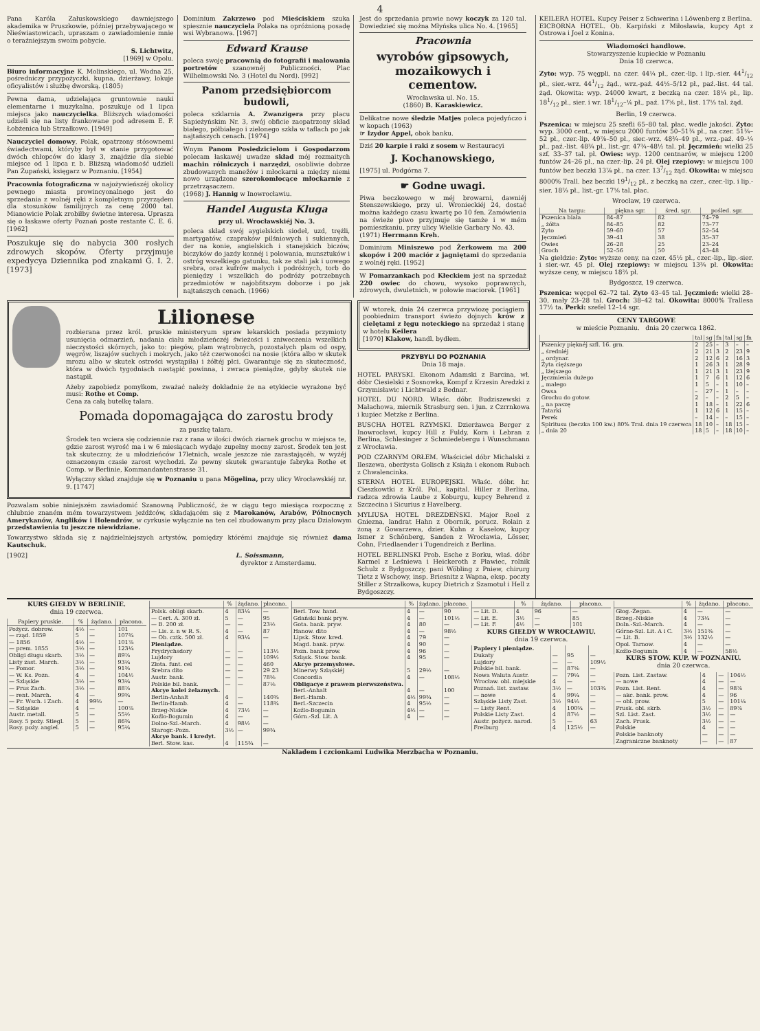4
Pana Karóla Załuskowskiego dawniejszego akademika w Pruszkowie, później przebywającego w Nieświastowicach, upraszam o zawiadomienie mnie o teraźniejszym swoim pobycie.
S. Lichtwitz,
[1969] w Opolu.
Biuro informacyjne K. Molinskiego, ul. Wodna 25, pośredniczy przypożyczki, kupna, dzierżawy, lokuje oficyalistów i służbę dworską. (1805)
Pewna dama, udzielająca gruntownie nauki elementarne i muzykalna, poszukuje od 1 lipca miejsca jako nauczycielka. Bliższych wiadomości udzieli się na listy frankowane pod adresem E. F. Łobżenica lub Strzałkowo. [1949]
Nauczyciel domowy, Polak, opatrzony stósownemi świadectwami, któryby był w stanie przygotować dwóch chłopców do klasy 3, znajdzie dla siebie miejsce od 1 lipca r. b. Bliższą wiadomość udzieli Pan Żupański, księgarz w Poznaniu. [1954]
Pracownia fotograficzna w najożywieńszéj okolicy pewnego miasta prowincyonalnego jest do sprzedania z wolnéj ręki z kompletnym przyrządem dla stosunków familijnych za cenę 2000 tal. Mianowicie Polak zrobiłby świetne interesa. Uprasza się o łaskawe oferty Poznań poste restante C. E. 6. [1962]
Poszukuje się do nabycia 300 rosłych zdrowych skopów. Oferty przyjmuje expedycya Dziennika pod znakami G. I. 2. [1973]
Dominium Zakrzewo pod Mieściskiem szuka spiesznie nauczyciela Polaka na opróżnioną posadę wsi Wybranowa. [1967]
Edward Krause
poleca swoję pracownią do fotografii i malowania portretów szanownéj Publiczności. Plac Wilhelmowski No. 3 (Hotel du Nord). [992]
Panom przedsiębiorcom budowli,
poleca szklarnia A. Zwanzigera przy placu Sapieżyńskim Nr. 3, swój obficie zaopatrzony skład białego, półbiałego i zielonego szkła w taflach po jak najtańszych cenach. [1974]
Wnym Panom Posiedzicielom i Gospodarzom polecam łaskawéj uwadze skład mój rozmaitych machin rólniczych i narzędzi, osobliwie dobrze zbudowanych manežów i młockarni a między niemi nowo urządzone szerokomłocące młockarnie z przetrząsaczem.
(1968) J. Hannig w Inowrocławiu.
Handel Augusta Kluga
przy ul. Wrocławskiéj No. 3.
poleca skład swój aygielskich siodeł, uzd, trężli, martygatów, czapraków pilśniowych i sukiennych, der na konie, angielskich i stanejskich biczów, biczyków do jazdy konnéj i polowania, munsztuków i ostróg wszelkiego gatunku, tak ze stali jak i uowego srebra, oraz kufrów małych i podróżnych, torb do pieniędzy i wszelkich do podróży potrzebnych przedmiotów w najobfitszym doborze i po jak najtańszych cenach. (1966)
Jest do sprzedania prawie nowy koczyk za 120 tal. Dowiedzieć się można Młyńska ulica No. 4. [1965]
Pracownia
wyrobów gipsowych, mozaikowych i cementow.
Wrocławska ul. No. 15.
(1860) B. Karaskiewicz.
Delikatne nowe śledzie Matjes poleca pojedyńczo i w kopach (1963)
☞ Izydor Appel, obok banku.
Dziś 20 karpie i raki z sosem w Restauracyi
J. Kochanowskiego,
[1975] ul. Podgórna 7.
☛ Godne uwagi.
Piwa beczkowego w méj browarni, dawniéj Stenszewskiego, przy ul. Wronieckiéj 24, dostać można każdego czasu kwartę po 10 fen. Zamówienia na świeże piwo przyjmuje się tamże i w mém pomieszkaniu, przy ulicy Wielkie Garbary No. 43.
(1971) Herrmann Kreh.
Dominium Miniszewo pod Żerkowem ma 200 skopów i 200 maciór z jagniętami do sprzedania z wolnéj ręki. [1952]
W Pomarzankach pod Kłeckiem jest na sprzedaż 220 owiec do chowu, wysoko poprawnych, zdrowych, dwuletnich, w połowie maciorek. [1961]
Lilionese
rozbierana przez król. pruskie ministeryum spraw lekarskich posiada przymioty usunięcia odmarzień, nadania ciału młodzieńczéj świeżości i zniweczenia wszelkich nieczystości skórnych, jako to: piegów, plam wątrobnych, pozostałych plam od ospy, węgrów, liszajów suchych i mokrych, jako téż czerwoności na nosie (która albo w skutek mrozu albo w skutek ostrości wystąpiła) i żółtéj płci. Gwarantuje się za skuteczność, która w dwóch tygodniach nastąpić powinna, i zwraca pieniądze, gdyby skutek nie nastąpił.
Ażeby zapobiedz pomyłkom, zważać należy dokładnie że na etykiecie wyrażone być musi: Rothe et Comp.
Cena za całą butelkę talara.
Pomada dopomagająca do zarostu brody
za puszkę talara.
Środek ten wciera się codziennie raz z rana w ilości dwóch ziarnek grochu w miejsca te, gdzie zarost wyrość ma i w 6 miesiącach wydaje zupełny mocny zarost. Środek ten jest tak skuteczny, że u młodzieńców 17letnich, wcale jeszcze nie zarastającéh, w wyżéj oznaczonym czasie zarost wychodzi. Ze pewny skutek gwarantuje fabryka Rothe et Comp. w Berlinie, Kommandantenstrasse 31.
Wyłączny skład znajduje się w Poznaniu u pana Mögelina, przy ulicy Wrocławskiéj nr. 9. [1747]
Pozwalam sobie niniejszém zawiadomić Szanowną Publiczność, że w ciągu tego miesiąca rozpocznę z chlubnie znaném mém towarzystwem jeźdźców, składającém się z Marokanów, Arabów, Północnych Amerykanów, Anglików i Holendrów, w cyrkusie wyłącznie na ten cel zbudowanym przy placu Działowym przedstawienia tu jeszcze niewidziane.
Towarzystwo składa się z najdzielniejszych artystów, pomiędzy którémi znajduje się również dama Kautschuk.
[1902] L. Soissmann,
dyrektor z Amsterdamu.
W wtorek, dnia 24 czerwca przywiozę pociągiem poobiednim transport świeżo dojnych krów z cielętami z łęgu noteckiego na sprzedaż i stanę w hotelu Keilera
[1970] Klakow, handl. bydłem.
PRZYBYLI DO POZNANIA
Dnia 18 maja.
HOTEL PARYSKI. Ekonom Adamski z Barcina, wł. dóbr Ciesielski z Sosnowka, Kompf z Krzesin Aredzki z Grzymisławic i Lichtwald z Bednar.
HOTEL DU NORD. Właśc. dóbr. Budziszewski z Małachowa, miernik Strasburg sen. i jun. z Czrrnkowa i kupiec Metzke z Berlina.
BUSCHA HOTEL RZYMSKI. Dzierżawca Berger z Inowrocławi, kupcy Hill z Fuldy, Korn i Lebran z Berlina, Schlesinger z Schmiedebergu i Wunschmann z Wrocławia.
POD CZARNYM ORŁEM. Właściciel dóbr Michalski z Ileszewa, oberżysta Golisch z Książa i ekonom Rubach z Chwalencinka.
STERNA HOTEL EUROPEJSKI. Właśc. dóbr. hr. Cieszkowtki z Król. Pol., kapital. Hiller z Berlina, radzca zdrowia Laube z Koburgu, kupcy Behrend z Szczecina i Sicurius z Havelberg.
MYLIUSA HOTEL DREZDEŃSKI. Major Roel z Gniezna, landrat Hahn z Obornik, porucz. Rolain z żoną z Gowarzewa, dzier. Kuhn z Kasełow, kupcy Ismer z Schönberg, Sanden z Wrocławia, Lösser, Cohn, Friedlaender i Tugendreich z Berlina.
HOTEL BERLINSKI Prob. Esche z Borku, właś. dóbr Karmel z Leśniewa i Heickeroth z Pławiec, rolnik Schulz z Bydgoszczy, pani Wöbling z Pniew, chirurg Tietz z Wschowy, insp. Briesnitz z Wapna, eksp. poczty Stiller z Strzałkowa, kupcy Dietrich z Szamotuł i Hell z Bydgoszczy.
KEILERA HOTEL. Kupcy Peiser z Schwerina i Löwenberg z Berlina.
EICBORNA HOTEL. Ob. Karpiński z Miłosławia, kupcy Apt z Ostrowa i Joel z Konina.
Wiadomości handlowe.
Stowarzyszenie kupieckie w Poznaniu
Dnia 18 czerwca.
Zyto: wyp. 75 węgpli, na czer. 44¼ pł., czer.-lip. i lip.-sier. 441/12 pł., sier.-wrz. 441/12 żąd., wrz.-paź. 44⅓–5/12 pł., paź.-list. 44 tal. żąd. Okowita: wyp. 24000 kwart, z beczką na czer. 18¼ pł., lip. 181/12 pł., sier. i wr. 181/12–⅙ pł., paź. 17⅚ pł., list. 17⅓ tal. żąd.
Berlin, 19 czerwca.
Pszenica: w miejscu 25 szefli 65–80 tal. płac. wedle jakości. Zyto: wyp. 3000 cent., w miejscu 2000 funtów 50–51¾ pł., na czer. 51¾–52 pł., czer.-lip. 49⅞–50 pł., sier.-wrz. 48¾–49 pł., wrz.-paź. 49–¼ pł., paź.-list. 48¾ pł., list.-gr. 47¾–48½ tal. pł. Jęczmień: wielki 25 szf. 33–37 tal. pł. Owies: wyp. 1200 centnarów, w miejscu 1200 funtów 24–26 pł., na czer.-lip. 24 pł. Olej rzepiowy: w miejscu 100 funtów bez beczki 13⅞ pł., na czer. 137/12 żąd. Okowita: w miejscu 8000% Trall. bez beczki 191/12 pł., z beczką na czer., czer.-lip. i lip.-sier. 18⅔ pł., list.-gr. 17⅙ tal. płac.
Wrocław, 19 czerwca.
| Na targu: | piękna sgr. | śred. sgr. | pośled. sgr. |
| --- | --- | --- | --- |
| Pszenica biała | 84–87 | 82 | 74–79 |
| „ żółta | 84–85 | 82 | 73–77 |
| Zyto | 59–60 | 57 | 52–54 |
| Jęczmień | 39–41 | 38 | 35–37 |
| Owies | 26–28 | 25 | 23–24 |
| Groch | 52–56 | 50 | 43–48 |
Na giełdzie: Zyto: wyższe ceny, na czer. 45½ pł., czer.-lip., lip.-sier. i sier.-wr. 45 pł. Olej rzepiowy: w miejscu 13¾ pł. Okowita: wyższe ceny, w miejscu 18⅔ pł.
Bydgoszcz, 19 czerwca.
Pszenica: węcpel 62–72 tal. Zyto 43–45 tal. Jęczmień: wielki 28–30, mały 23–28 tal. Groch: 38–42 tal. Okowita: 8000% Trallesa 17½ ta. Perki: szefel 12–14 sgr.
CENY TARGOWE
w mieście Poznaniu. dnia 20 czerwca 1862.
| | tal | sg | fn | tal | sg | fn |
| --- | --- | --- | --- | --- | --- | --- |
| Pszenicy pięknéj szfl. 16. grn. | 2 | 25 | – | 3 | – | – |
| „ średniéj | 2 | 21 | 3 | 2 | 23 | 9 |
| „ ordynar. | 2 | 12 | 6 | 2 | 16 | 3 |
| Żyta cięższego | 1 | 26 | 3 | 1 | 28 | 9 |
| „ lżejszego | 1 | 21 | 3 | 1 | 23 | 9 |
| Jęczmienia dużego | 1 | 7 | 6 | 1 | 12 | 6 |
| „ małego | 1 | 5 | – | 1 | 10 | – |
| Owsa | – | 27 | – | 1 | – | – |
| Grochu do gotow. | 2 | – | – | 2 | 5 | – |
| „ na paszę | 1 | 18 | – | 1 | 22 | 6 |
| Tatarki | 1 | 12 | 6 | 1 | 15 | – |
| Perek | – | 14 | – | – | 15 | – |
| Spiritusu (beczka 100 kw.) 80% Tral. dnia 19 czerwca | 18 | 10 | – | 18 | 15 | – |
| „ dnia 20 | 18 | 5 | – | 18 | 10 | – |
KURS GIEŁDY W BERLINIE.
dnia 19 czerwca.
| Papiery pruskie. | % | żądano. | płacono. |
| --- | --- | --- | --- |
| Pożycz. dobrow. | 4½ | — | 101 |
| — rząd. 1859 | 5 | — | 107¾ |
| — 1856 | 4½ | — | 101⅞ |
| — prem. 1855 | 3½ | — | 123¼ |
| Obligi długu skarb. | 3½ | — | 89⅞ |
| Listy zast. March. | 3½ | — | 93¼ |
| — Pomor. | 3½ | — | 91⅜ |
| — W. Ks. Pozn. | 4 | — | 104½ |
| — Szląskie | 3½ | — | 93¼ |
| — Prus Zach. | 3½ | — | 88⅞ |
| — rent. March. | 4 | — | 99¾ |
| — Pr. Wsch. i Zach. | 4 | 99⅜ | — |
| — Szląskie | 4 | — | 100⅞ |
| Austr. metall. | 5 | — | 55½ |
| Rosy. 5 poży. Stiegl. | 5 | — | 86¾ |
| Rosy. poży. angiel. | 5 | — | 95¼ |
| | % | żądano. | płacono. |
| --- | --- | --- | --- |
| Polsk. obligi skarb. | 4 | 83¼ | — |
| — Cert. A. 300 zł. | 5 | — | 95 |
| — B. 200 zł. | — | — | 23½ |
| — Lis. z. n w R. S. | 4 | — | 87 |
| — Ob. cztk. 500 zł. | 4 | 93¼ | — |
| Pieniądze. | | | |
| Frydrychsdory | — | — | 113½ |
| Lujdory | — | — | 109½ |
| Złota. funt. cel | — | — | 460 |
| Srebra dito | — | — | 29 23 |
| Austr. bank. | — | — | 78⅝ |
| Polskie bil. bank. | — | — | 87⅛ |
| Akcye kolei żelaznych. | | | |
| Berlin-Anhalt | 4 | — | 140⅜ |
| Berlin-Hamb. | 4 | — | 118¾ |
| Brzeg-Niskie | 4 | 73½ | — |
| Koźlo-Bogumin | 4 | — | — |
| Dolno-Szl.-March. | 4 | 98½ | — |
| Starogr.-Pozn. | 3½ | — | 99¾ |
| Akcye bank. i kredyt. | | | |
| Berl. Stow. kas. | 4 | 115¾ | — |
| | % | żądano. | płacono. |
| --- | --- | --- | --- |
| Berl. Tow. hand. | 4 | — | 90 |
| Gdański bank pryw. | 4 | — | 101½ |
| Gota. bank. pryw. | 4 | 80 | — |
| Hanow. dito | 4 | — | 98½ |
| Lipsk. Stow. kred. | 4 | 79 | — |
| Magd. bank. pryw. | 4 | 90 | — |
| Pozn. bank prow. | 4 | 96 | — |
| Szląsk. Stow. bank. | 4 | 95 | — |
| Akcye przemysłowe. | | | |
| Minerwy Szląskiéj | 5 | 29½ | — |
| Concordia | 4 | — | 108½ |
| Obligacye z prawem pierwszeństwa. | | | |
| Berl.-Anhalt | 4 | — | 100 |
| Berl.-Hamb. | 4½ | 99¾ | — |
| Berl.-Szczecin | 4 | 95½ | — |
| Koźlo-Bogumin | 4½ | — | — |
| Górn.-Szl. Lit. A | 4 | — | — |
| | % | żądano. | płacono. |
| --- | --- | --- | --- |
| — Lit. D. | 4 | 96 | — |
| — Lit. E. | 3½ | — | 85 |
| — Lit. F. | 4½ | — | 101 |
KURS GIEŁDY W WROCŁAWIU.
dnia 19 czerwca.
| Papiery i pieniądze. | | | |
| Dukaty | — | 95 | — |
| Lujdory | — | — | 109½ |
| Polskie bil. bank. | — | 87⅝ | — |
| Nowa Waluta Austr. | — | 79¼ | — |
| Wrocław. obl. miejskie | 4 | — | — |
| Poznań. list. zastaw. | 3½ | — | 103¾ |
| — nowe | 4 | 99¼ | — |
| Szląskie Listy Zast. | 3½ | 94⅓ | — |
| — Listy Rent. | 4 | 100¾ | — |
| Polskie Listy Zast. | 4 | 87½ | — |
| Austr. pożycz. narod. | 5 | — | 63 |
| Freiburg | 4 | 125½ | — |
| | % | żądano. | płacono. |
| --- | --- | --- | --- |
| Głog.-Żegan. | 4 | — | — |
| Brzeg.-Niskie | 4 | 73¼ | — |
| Doln.-Szl.-March. | 4 | — | — |
| Górno-Szl. Lit. A i C. | 3½ | 151⅝ | — |
| — Lit. B. | 3½ | 132½ | — |
| Opol. Tarnow. | 4 | — | — |
| Koźlo-Bogumin | 4 | — | 58½ |
KURS STOW. KUP. W POZNANIU.
dnia 20 czerwca.
| Pozn. List. Zastaw. | 4 | — | 104½ |
| — nowe | 4 | — | — |
| Pozn. List. Rent. | 4 | — | 98⅞ |
| — akc. bank. prow. | 4 | — | 96 |
| — obl. prow. | 5 | — | 101¼ |
| Prusk. obl. skrb. | 3½ | — | 89⅞ |
| Szl. List. Zast. | 3½ | — | — |
| Zach. Prusk. | 3½ | — | — |
| Polskie | 4 | — | — |
| Polskie banknoty | — | — | — |
| Zagraniczne banknoty | — | — | 87 |
Nakładem i czcionkami Ludwika Merzbacha w Poznaniu.